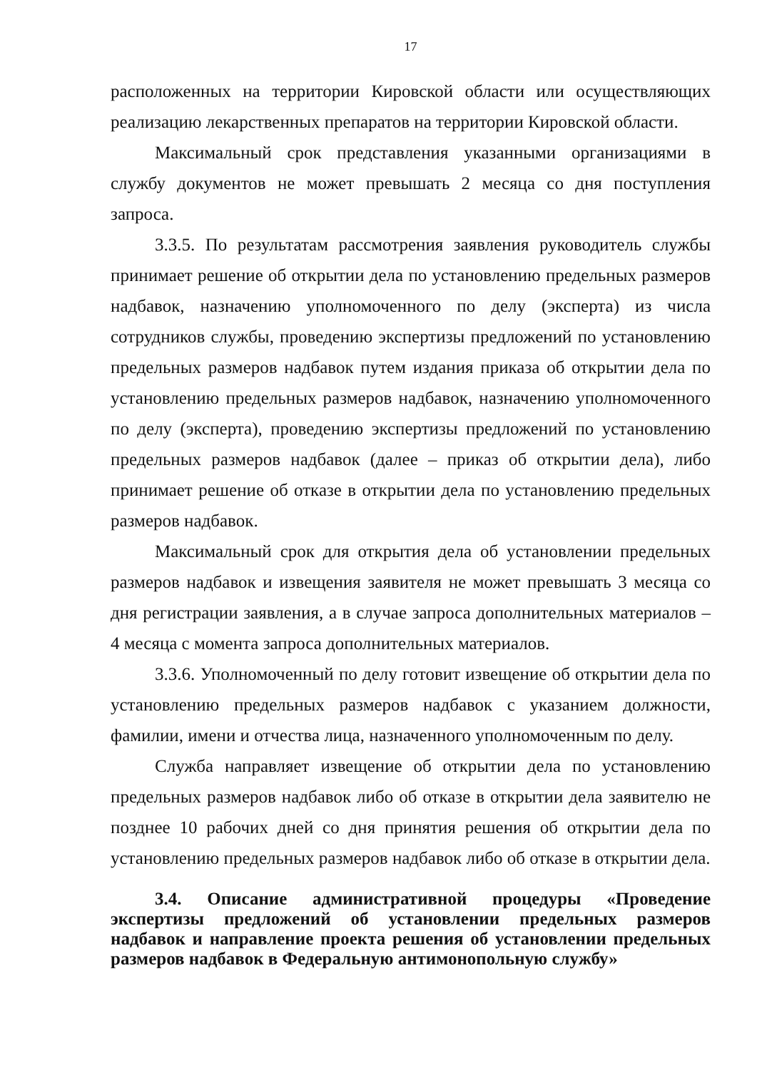17
расположенных на территории Кировской области или осуществляющих реализацию лекарственных препаратов на территории Кировской области.
Максимальный срок представления указанными организациями в службу документов не может превышать 2 месяца со дня поступления запроса.
3.3.5. По результатам рассмотрения заявления руководитель службы принимает решение об открытии дела по установлению предельных размеров надбавок, назначению уполномоченного по делу (эксперта) из числа сотрудников службы, проведению экспертизы предложений по установлению предельных размеров надбавок путем издания приказа об открытии дела по установлению предельных размеров надбавок, назначению уполномоченного по делу (эксперта), проведению экспертизы предложений по установлению предельных размеров надбавок (далее – приказ об открытии дела), либо принимает решение об отказе в открытии дела по установлению предельных размеров надбавок.
Максимальный срок для открытия дела об установлении предельных размеров надбавок и извещения заявителя не может превышать 3 месяца со дня регистрации заявления, а в случае запроса дополнительных материалов – 4 месяца с момента запроса дополнительных материалов.
3.3.6. Уполномоченный по делу готовит извещение об открытии дела по установлению предельных размеров надбавок с указанием должности, фамилии, имени и отчества лица, назначенного уполномоченным по делу.
Служба направляет извещение об открытии дела по установлению предельных размеров надбавок либо об отказе в открытии дела заявителю не позднее 10 рабочих дней со дня принятия решения об открытии дела по установлению предельных размеров надбавок либо об отказе в открытии дела.
3.4. Описание административной процедуры «Проведение экспертизы предложений об установлении предельных размеров надбавок и направление проекта решения об установлении предельных размеров надбавок в Федеральную антимонопольную службу»